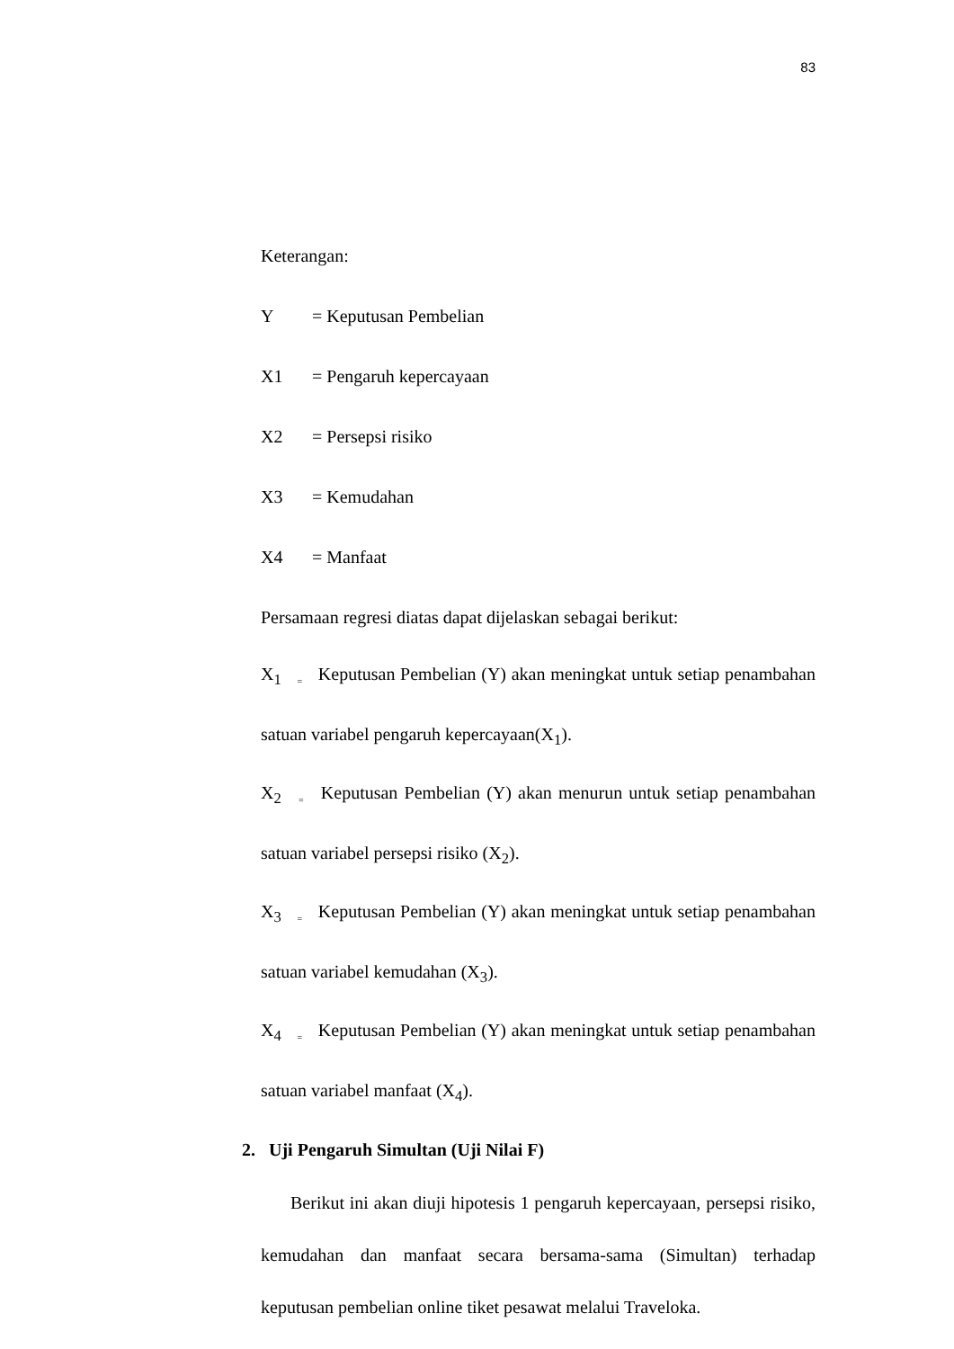83
Keterangan:
Y = Keputusan Pembelian
X1 = Pengaruh kepercayaan
X2 = Persepsi risiko
X3 = Kemudahan
X4 = Manfaat
Persamaan regresi diatas dapat dijelaskan sebagai berikut:
X<sub>1</sub> = Keputusan Pembelian (Y) akan meningkat untuk setiap penambahan satuan variabel pengaruh kepercayaan(X<sub>1</sub>).
X<sub>2</sub> = Keputusan Pembelian (Y) akan menurun untuk setiap penambahan satuan variabel persepsi risiko (X<sub>2</sub>).
X<sub>3</sub> = Keputusan Pembelian (Y) akan meningkat untuk setiap penambahan satuan variabel kemudahan (X<sub>3</sub>).
X<sub>4</sub> = Keputusan Pembelian (Y) akan meningkat untuk setiap penambahan satuan variabel manfaat (X<sub>4</sub>).
2. Uji Pengaruh Simultan (Uji Nilai F)
Berikut ini akan diuji hipotesis 1 pengaruh kepercayaan, persepsi risiko, kemudahan dan manfaat secara bersama-sama (Simultan) terhadap keputusan pembelian online tiket pesawat melalui Traveloka.